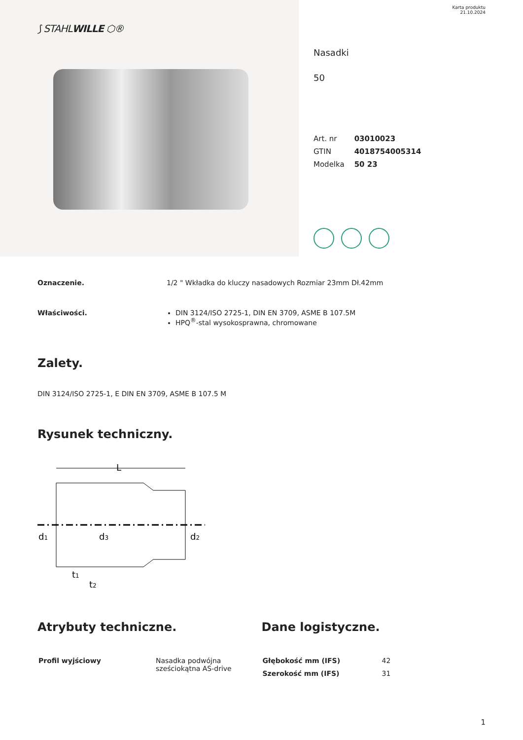⟆ STAHLWILLE ⬡®
Karta produktu
21.10.2024
Nasadki
50
| Art. nr | 03010023 |
| GTIN | 4018754005314 |
| Modelka | 50 23 |
Oznaczenie. 1/2 " Wkładka do kluczy nasadowych Rozmiar 23mm Dł.42mm
Właściwości. DIN 3124/ISO 2725-1, DIN EN 3709, ASME B 107.5M
HPQ<sup>®</sup>-stal wysokosprawna, chromowane
Zalety.
DIN 3124/ISO 2725-1, E DIN EN 3709, ASME B 107.5 M
Rysunek techniczny.
L
d1
d3
d2
t1
t2
Atrybuty techniczne.
| Profil wyjściowy | Nasadka podwójna sześciokątna AS-drive |
Dane logistyczne.
| Głębokość mm (IFS) | 42 |
| Szerokość mm (IFS) | 31 |
1